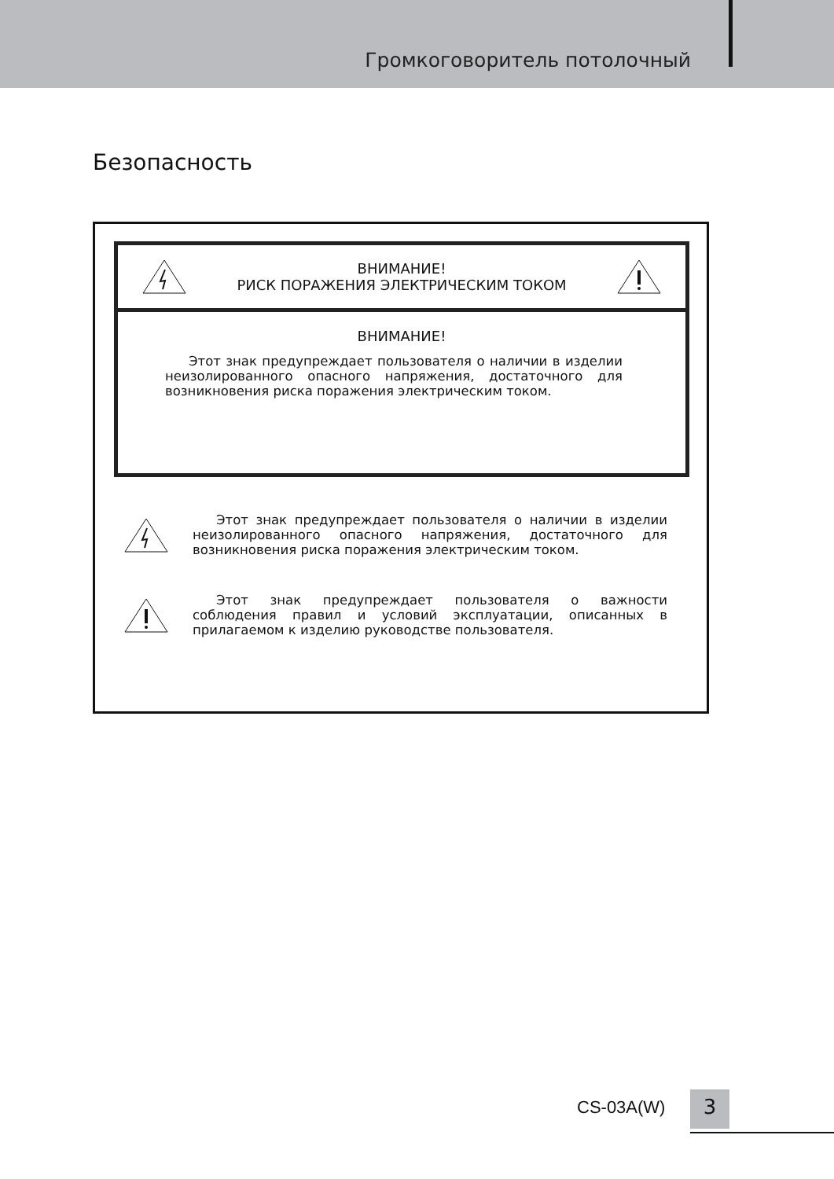Громкоговоритель потолочный
Безопасность
ВНИМАНИЕ!
РИСК ПОРАЖЕНИЯ ЭЛЕКТРИЧЕСКИМ ТОКОМ
ВНИМАНИЕ!
Этот знак предупреждает пользователя о наличии в изделии неизолированного опасного напряжения, достаточного для возникновения риска поражения электрическим током.
Этот знак предупреждает пользователя о наличии в изделии неизолированного опасного напряжения, достаточного для возникновения риска поражения электрическим током.
Этот знак предупреждает пользователя о важности соблюдения правил и условий эксплуатации, описанных в прилагаемом к изделию руководстве пользователя.
CS-03A(W) 3